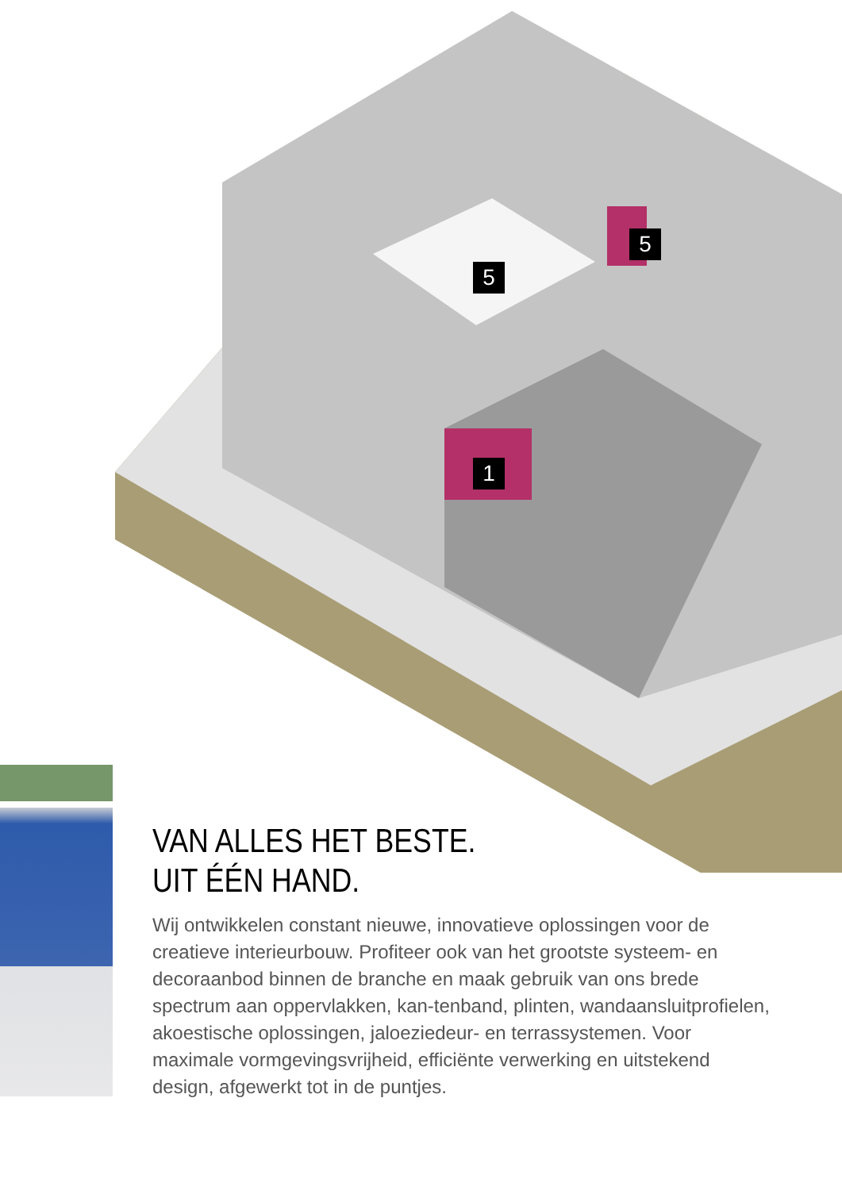5
5
1
VAN ALLES HET BESTE.
UIT ÉÉN HAND.
Wij ontwikkelen constant nieuwe, innovatieve oplossingen voor de creatieve interieurbouw. Profiteer ook van het grootste systeem- en decoraanbod binnen de branche en maak gebruik van ons brede spectrum aan oppervlakken, kan-tenband, plinten, wandaansluitprofielen, akoestische oplossingen, jaloeziedeur- en terrassystemen. Voor maximale vormgevingsvrijheid, efficiënte verwerking en uitstekend design, afgewerkt tot in de puntjes.